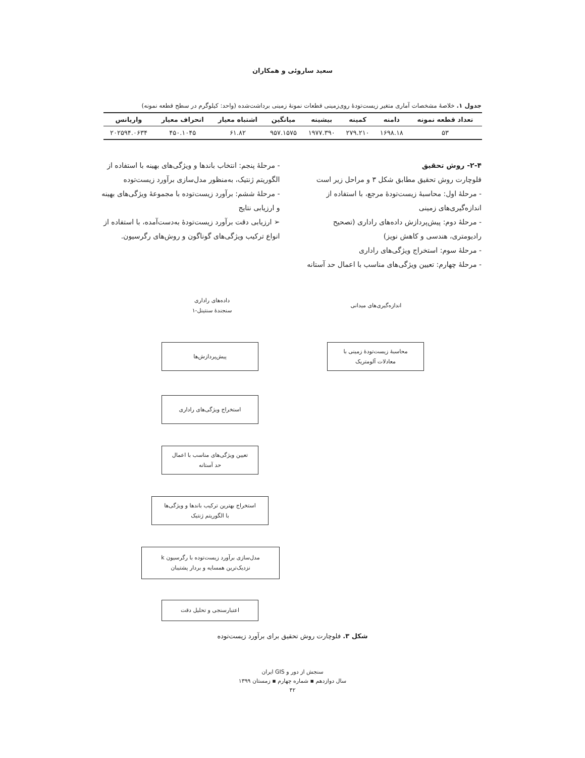سعید ساروئی و همکاران
جدول ۱. خلاصهٔ مشخصات آماری متغیر زیست‌تودهٔ روی‌زمینی قطعات نمونهٔ زمینی برداشت‌شده (واحد: کیلوگرم در سطح قطعه نمونه)
| تعداد قطعه نمونه | دامنه | کمینه | بیشینه | میانگین | اشتباه معیار | انحراف معیار | واریانس |
| --- | --- | --- | --- | --- | --- | --- | --- |
| ۵۳ | ۱۶۹۸.۱۸ | ۲۷۹.۲۱۰ | ۱۹۷۷.۳۹۰ | ۹۵۷.۱۵۷۵ | ۶۱.۸۲ | ۴۵۰.۱۰۴۵ | ۲۰۲۵۹۴.۰۶۳۴ |
۲-۴- روش تحقیق
فلوچارت روش تحقیق مطابق شکل ۳ و مراحل زیر است
- مرحلهٔ اول: محاسبهٔ زیست‌تودهٔ مرجع، با استفاده از اندازه‌گیری‌های زمینی
- مرحلهٔ دوم: پیش‌پردازش داده‌های راداری (تصحیح رادیومتری، هندسی و کاهش نویز)
- مرحلهٔ سوم: استخراج ویژگی‌های راداری
- مرحلهٔ چهارم: تعیین ویژگی‌های مناسب با اعمال حد آستانه
- مرحلهٔ پنجم: انتخاب باندها و ویژگی‌های بهینه با استفاده از الگوریتم ژنتیک، به‌منظور مدل‌سازی برآورد زیست‌توده
- مرحلهٔ ششم: برآورد زیست‌توده با مجموعهٔ ویژگی‌های بهینه و ارزیابی نتایج
➢ ارزیابی دقت برآورد زیست‌تودهٔ به‌دست‌آمده، با استفاده از انواع ترکیب ویژگی‌های گوناگون و روش‌های رگرسیون.
اندازه‌گیری‌های میدانی
داده‌های راداری
سنجندهٔ سنتینل-۱
محاسبهٔ زیست‌تودهٔ زمینی با
معادلات آلومتریک
پیش‌پردازش‌ها
استخراج ویژگی‌های راداری
تعیین ویژگی‌های مناسب با اعمال
حد آستانه
استخراج بهترین ترکیب باندها و ویژگی‌ها
با الگوریتم ژنتیک
مدل‌سازی برآورد زیست‌توده با رگرسیون k
نزدیک‌ترین همسایه و بردار پشتیبان
اعتبارسنجی و تحلیل دقت
شکل ۳. فلوچارت روش تحقیق برای برآورد زیست‌توده
سنجش از دور و GIS ایران
سال دوازدهم ▪ شماره چهارم ▪ زمستان ۱۳۹۹
۴۲